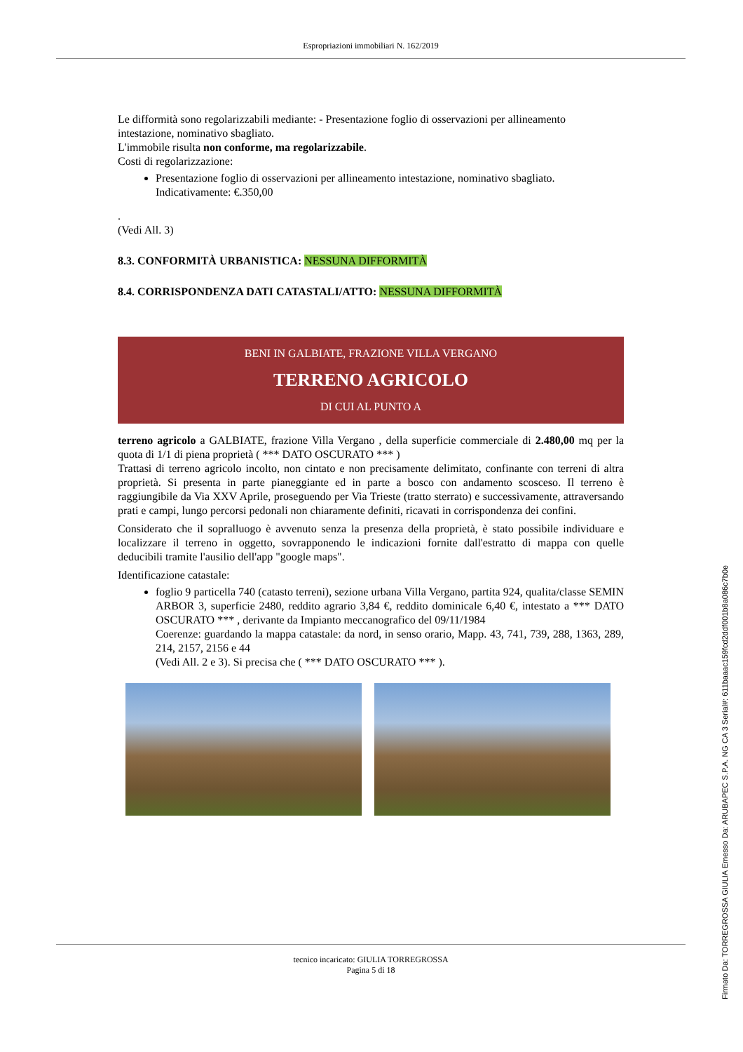Espropriazioni immobiliari N. 162/2019
Le difformità sono regolarizzabili mediante: - Presentazione foglio di osservazioni per allineamento intestazione, nominativo sbagliato.
L'immobile risulta non conforme, ma regolarizzabile.
Costi di regolarizzazione:
Presentazione foglio di osservazioni per allineamento intestazione, nominativo sbagliato.
Indicativamente: €.350,00
.
(Vedi All. 3)
8.3. CONFORMITÀ URBANISTICA: NESSUNA DIFFORMITÀ
8.4. CORRISPONDENZA DATI CATASTALI/ATTO: NESSUNA DIFFORMITÀ
BENI IN GALBIATE, FRAZIONE VILLA VERGANO
TERRENO AGRICOLO
DI CUI AL PUNTO A
terreno agricolo a GALBIATE, frazione Villa Vergano , della superficie commerciale di 2.480,00 mq per la quota di 1/1 di piena proprietà ( *** DATO OSCURATO *** )
Trattasi di terreno agricolo incolto, non cintato e non precisamente delimitato, confinante con terreni di altra proprietà. Si presenta in parte pianeggiante ed in parte a bosco con andamento scosceso. Il terreno è raggiungibile da Via XXV Aprile, proseguendo per Via Trieste (tratto sterrato) e successivamente, attraversando prati e campi, lungo percorsi pedonali non chiaramente definiti, ricavati in corrispondenza dei confini.
Considerato che il sopralluogo è avvenuto senza la presenza della proprietà, è stato possibile individuare e localizzare il terreno in oggetto, sovrapponendo le indicazioni fornite dall'estratto di mappa con quelle deducibili tramite l'ausilio dell'app "google maps".
Identificazione catastale:
foglio 9 particella 740 (catasto terreni), sezione urbana Villa Vergano, partita 924, qualita/classe SEMIN ARBOR 3, superficie 2480, reddito agrario 3,84 €, reddito dominicale 6,40 €, intestato a *** DATO OSCURATO *** , derivante da Impianto meccanografico del 09/11/1984
Coerenze: guardando la mappa catastale: da nord, in senso orario, Mapp. 43, 741, 739, 288, 1363, 289, 214, 2157, 2156 e 44
(Vedi All. 2 e 3). Si precisa che ( *** DATO OSCURATO *** ).
tecnico incaricato: GIULIA TORREGROSSA
Pagina 5 di 18
Firmato Da: TORREGROSSA GIULIA Emesso Da: ARUBAPEC S.P.A. NG CA 3 Serial#: 611baaac159fcd2ddf001b8a086c7b0e